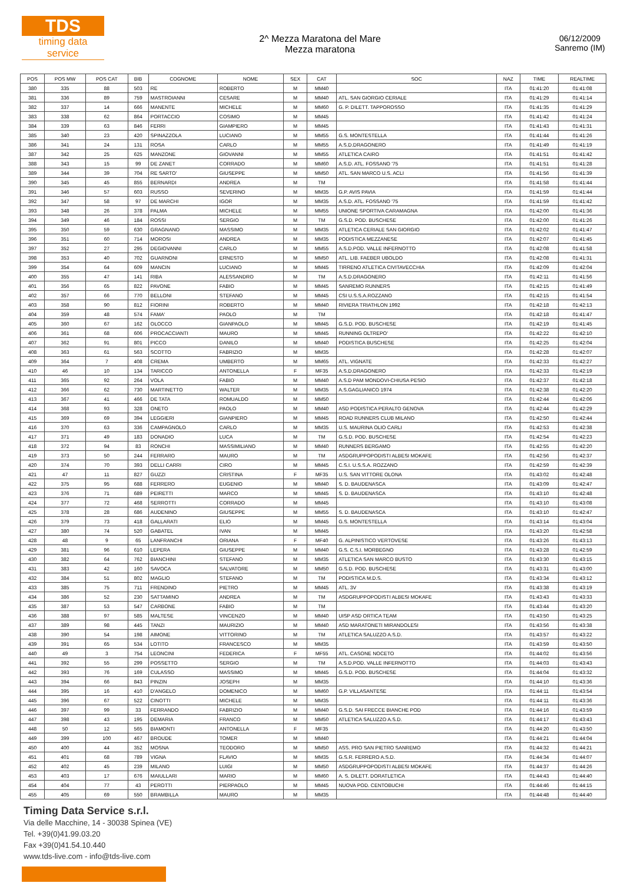TDS
timing data service
2^ Mezza Maratona del Mare
Mezza maratona
06/12/2009
Sanremo (IM)
| POS | POS MW | POS CAT | BIB | COGNOME | NOME | SEX | CAT | SOC | NAZ | TIME | REALTIME |
| --- | --- | --- | --- | --- | --- | --- | --- | --- | --- | --- | --- |
| 380 | 335 | 88 | 503 | RE | ROBERTO | M | MM40 | | ITA | 01:41:20 | 01:41:08 |
| 381 | 336 | 89 | 759 | MASTROIANNI | CESARE | M | MM40 | ATL. SAN GIORGIO CERIALE | ITA | 01:41:29 | 01:41:14 |
| 382 | 337 | 14 | 666 | MANENTE | MICHELE | M | MM60 | G. P. DILETT. TAPPOROSSO | ITA | 01:41:35 | 01:41:29 |
| 383 | 338 | 62 | 864 | PORTACCIO | COSIMO | M | MM45 | | ITA | 01:41:42 | 01:41:24 |
| 384 | 339 | 63 | 846 | FERRI | GIAMPIERO | M | MM45 | | ITA | 01:41:43 | 01:41:31 |
| 385 | 340 | 23 | 420 | SPINAZZOLA | LUCIANO | M | MM55 | G.S. MONTESTELLA | ITA | 01:41:44 | 01:41:26 |
| 386 | 341 | 24 | 131 | ROSA | CARLO | M | MM55 | A.S.D.DRAGONERO | ITA | 01:41:49 | 01:41:19 |
| 387 | 342 | 25 | 625 | MANZONE | GIOVANNI | M | MM55 | ATLETICA CAIRO | ITA | 01:41:51 | 01:41:42 |
| 388 | 343 | 15 | 99 | DE ZANET | CORRADO | M | MM60 | A.S.D. ATL. FOSSANO '75 | ITA | 01:41:51 | 01:41:28 |
| 389 | 344 | 39 | 704 | RE SARTO' | GIUSEPPE | M | MM50 | ATL. SAN MARCO U.S. ACLI | ITA | 01:41:56 | 01:41:39 |
| 390 | 345 | 45 | 855 | BERNARDI | ANDREA | M | TM | | ITA | 01:41:58 | 01:41:44 |
| 391 | 346 | 57 | 603 | RUSSO | SEVERINO | M | MM35 | G.P. AVIS PAVIA | ITA | 01:41:59 | 01:41:44 |
| 392 | 347 | 58 | 97 | DE MARCHI | IGOR | M | MM35 | A.S.D. ATL. FOSSANO '75 | ITA | 01:41:59 | 01:41:42 |
| 393 | 348 | 26 | 378 | PALMA | MICHELE | M | MM55 | UNIONE SPORTIVA CARAMAGNA | ITA | 01:42:00 | 01:41:36 |
| 394 | 349 | 46 | 184 | ROSSI | SERGIO | M | TM | G.S.D. POD. BUSCHESE | ITA | 01:42:00 | 01:41:26 |
| 395 | 350 | 59 | 630 | GRAGNANO | MASSIMO | M | MM35 | ATLETICA CERIALE SAN GIORGIO | ITA | 01:42:02 | 01:41:47 |
| 396 | 351 | 60 | 714 | MOROSI | ANDREA | M | MM35 | PODISTICA MEZZANESE | ITA | 01:42:07 | 01:41:45 |
| 397 | 352 | 27 | 295 | DEGIOVANNI | CARLO | M | MM55 | A.S.D.POD. VALLE INFERNOTTO | ITA | 01:42:08 | 01:41:58 |
| 398 | 353 | 40 | 702 | GUARNONI | ERNESTO | M | MM50 | ATL. LIB. FAEBER UBOLDO | ITA | 01:42:08 | 01:41:31 |
| 399 | 354 | 64 | 609 | MANCIN | LUCIANO | M | MM45 | TIRRENO ATLETICA CIVITAVECCHIA | ITA | 01:42:09 | 01:42:04 |
| 400 | 355 | 47 | 141 | RIBA | ALESSANDRO | M | TM | A.S.D.DRAGONERO | ITA | 01:42:11 | 01:41:56 |
| 401 | 356 | 65 | 822 | PAVONE | FABIO | M | MM45 | SANREMO RUNNERS | ITA | 01:42:15 | 01:41:49 |
| 402 | 357 | 66 | 770 | BELLONI | STEFANO | M | MM45 | CSI U.S.S.A.ROZZANO | ITA | 01:42:15 | 01:41:54 |
| 403 | 358 | 90 | 812 | FIORINI | ROBERTO | M | MM40 | RIVIERA TRIATHLON 1992 | ITA | 01:42:18 | 01:42:13 |
| 404 | 359 | 48 | 574 | FAMA' | PAOLO | M | TM | | ITA | 01:42:18 | 01:41:47 |
| 405 | 360 | 67 | 162 | OLOCCO | GIANPAOLO | M | MM45 | G.S.D. POD. BUSCHESE | ITA | 01:42:19 | 01:41:45 |
| 406 | 361 | 68 | 606 | PROCACCIANTI | MAURO | M | MM45 | RUNNING OLTREPO' | ITA | 01:42:22 | 01:42:10 |
| 407 | 362 | 91 | 801 | PICCO | DANILO | M | MM40 | PODISTICA BUSCHESE | ITA | 01:42:25 | 01:42:04 |
| 408 | 363 | 61 | 563 | SCOTTO | FABRIZIO | M | MM35 | | ITA | 01:42:28 | 01:42:07 |
| 409 | 364 | 7 | 408 | CREMA | UMBERTO | M | MM65 | ATL. VIGNATE | ITA | 01:42:33 | 01:42:27 |
| 410 | 46 | 10 | 134 | TARICCO | ANTONELLA | F | MF35 | A.S.D.DRAGONERO | ITA | 01:42:33 | 01:42:19 |
| 411 | 365 | 92 | 264 | VOLA | FABIO | M | MM40 | A.S.D PAM MONDOVI-CHIUSA PESIO | ITA | 01:42:37 | 01:42:18 |
| 412 | 366 | 62 | 730 | MARTINETTO | WALTER | M | MM35 | A.S.GAGLIANICO 1974 | ITA | 01:42:38 | 01:42:20 |
| 413 | 367 | 41 | 466 | DE TATA | ROMUALDO | M | MM50 | | ITA | 01:42:44 | 01:42:06 |
| 414 | 368 | 93 | 328 | ONETO | PAOLO | M | MM40 | ASD PODISTICA PERALTO GENOVA | ITA | 01:42:44 | 01:42:29 |
| 415 | 369 | 69 | 394 | LEGGIERI | GIANPIERO | M | MM45 | ROAD RUNNERS CLUB MILANO | ITA | 01:42:50 | 01:42:44 |
| 416 | 370 | 63 | 336 | CAMPAGNOLO | CARLO | M | MM35 | U.S. MAURINA OLIO CARLI | ITA | 01:42:53 | 01:42:38 |
| 417 | 371 | 49 | 183 | DONADIO | LUCA | M | TM | G.S.D. POD. BUSCHESE | ITA | 01:42:54 | 01:42:23 |
| 418 | 372 | 94 | 83 | RONCHI | MASSIMILIANO | M | MM40 | RUNNERS BERGAMO | ITA | 01:42:55 | 01:42:20 |
| 419 | 373 | 50 | 244 | FERRARO | MAURO | M | TM | ASDGRUPPOPODISTI ALBESI MOKAFE | ITA | 01:42:56 | 01:42:37 |
| 420 | 374 | 70 | 393 | DELLI CARRI | CIRO | M | MM45 | C.S.I. U.S.S.A. ROZZANO | ITA | 01:42:59 | 01:42:39 |
| 421 | 47 | 11 | 827 | GUZZI | CRISTINA | F | MF35 | U.S. SAN VITTORE OLONA | ITA | 01:43:02 | 01:42:48 |
| 422 | 375 | 95 | 688 | FERRERO | EUGENIO | M | MM40 | S. D. BAUDENASCA | ITA | 01:43:09 | 01:42:47 |
| 423 | 376 | 71 | 689 | PEIRETTI | MARCO | M | MM45 | S. D. BAUDENASCA | ITA | 01:43:10 | 01:42:48 |
| 424 | 377 | 72 | 468 | SERROTTI | CORRADO | M | MM45 | | ITA | 01:43:10 | 01:43:08 |
| 425 | 378 | 28 | 686 | AUDENINO | GIUSEPPE | M | MM55 | S. D. BAUDENASCA | ITA | 01:43:10 | 01:42:47 |
| 426 | 379 | 73 | 418 | GALLARATI | ELIO | M | MM45 | G.S. MONTESTELLA | ITA | 01:43:14 | 01:43:04 |
| 427 | 380 | 74 | 520 | GABATEL | IVAN | M | MM45 | | ITA | 01:43:20 | 01:42:58 |
| 428 | 48 | 9 | 65 | LANFRANCHI | ORIANA | F | MF40 | G. ALPINISTICO VERTOVESE | ITA | 01:43:26 | 01:43:13 |
| 429 | 381 | 96 | 610 | LEPERA | GIUSEPPE | M | MM40 | G.S. C.S.I. MORBEGNO | ITA | 01:43:28 | 01:42:59 |
| 430 | 382 | 64 | 762 | BIANCHINI | STEFANO | M | MM35 | ATLETICA SAN MARCO BUSTO | ITA | 01:43:30 | 01:43:15 |
| 431 | 383 | 42 | 160 | SAVOCA | SALVATORE | M | MM50 | G.S.D. POD. BUSCHESE | ITA | 01:43:31 | 01:43:00 |
| 432 | 384 | 51 | 802 | MAGLIO | STEFANO | M | TM | PODISTICA M.D.S. | ITA | 01:43:34 | 01:43:12 |
| 433 | 385 | 75 | 711 | FRENDINO | PIETRO | M | MM45 | ATL. 3V | ITA | 01:43:38 | 01:43:19 |
| 434 | 386 | 52 | 230 | SATTAMINO | ANDREA | M | TM | ASDGRUPPOPODISTI ALBESI MOKAFE | ITA | 01:43:43 | 01:43:33 |
| 435 | 387 | 53 | 547 | CARBONE | FABIO | M | TM | | ITA | 01:43:44 | 01:43:20 |
| 436 | 388 | 97 | 585 | MALTESE | VINCENZO | M | MM40 | UISP ASD ORTICA TEAM | ITA | 01:43:50 | 01:43:25 |
| 437 | 389 | 98 | 445 | TANZI | MAURIZIO | M | MM40 | ASD MARATONETI MIRANDOLESI | ITA | 01:43:56 | 01:43:38 |
| 438 | 390 | 54 | 198 | AIMONE | VITTORINO | M | TM | ATLETICA SALUZZO A.S.D. | ITA | 01:43:57 | 01:43:22 |
| 439 | 391 | 65 | 534 | LOTITO | FRANCESCO | M | MM35 | | ITA | 01:43:59 | 01:43:50 |
| 440 | 49 | 3 | 754 | LEONCINI | FEDERICA | F | MF55 | ATL. CASONE NOCETO | ITA | 01:44:02 | 01:43:56 |
| 441 | 392 | 55 | 299 | POSSETTO | SERGIO | M | TM | A.S.D.POD. VALLE INFERNOTTO | ITA | 01:44:03 | 01:43:43 |
| 442 | 393 | 76 | 169 | CULASSO | MASSIMO | M | MM45 | G.S.D. POD. BUSCHESE | ITA | 01:44:04 | 01:43:32 |
| 443 | 394 | 66 | 843 | PINZIN | JOSEPH | M | MM35 | | ITA | 01:44:10 | 01:43:36 |
| 444 | 395 | 16 | 410 | D'ANGELO | DOMENICO | M | MM60 | G.P. VILLASANTESE | ITA | 01:44:11 | 01:43:54 |
| 445 | 396 | 67 | 522 | CINOTTI | MICHELE | M | MM35 | | ITA | 01:44:11 | 01:43:36 |
| 446 | 397 | 99 | 33 | FERRANDO | FABRIZIO | M | MM40 | G.S.D. SAI FRECCE BIANCHE POD | ITA | 01:44:16 | 01:43:59 |
| 447 | 398 | 43 | 195 | DEMARIA | FRANCO | M | MM50 | ATLETICA SALUZZO A.S.D. | ITA | 01:44:17 | 01:43:43 |
| 448 | 50 | 12 | 565 | BIAMONTI | ANTONELLA | F | MF35 | | ITA | 01:44:20 | 01:43:50 |
| 449 | 399 | 100 | 467 | BROUDE | TOMER | M | MM40 | | ITA | 01:44:21 | 01:44:04 |
| 450 | 400 | 44 | 352 | MOSNA | TEODORO | M | MM50 | ASS. PRO SAN PIETRO SANREMO | ITA | 01:44:32 | 01:44:21 |
| 451 | 401 | 68 | 789 | VIGNA | FLAVIO | M | MM35 | G.S.R. FERRERO A.S.D. | ITA | 01:44:34 | 01:44:07 |
| 452 | 402 | 45 | 239 | MILANO | LUIGI | M | MM50 | ASDGRUPPOPODISTI ALBESI MOKAFE | ITA | 01:44:37 | 01:44:26 |
| 453 | 403 | 17 | 676 | MAIULLARI | MARIO | M | MM60 | A. S. DILETT. DORATLETICA | ITA | 01:44:43 | 01:44:40 |
| 454 | 404 | 77 | 43 | PEROTTI | PIERPAOLO | M | MM45 | NUOVA POD. CENTOBUCHI | ITA | 01:44:46 | 01:44:15 |
| 455 | 405 | 69 | 550 | BRAMBILLA | MAURO | M | MM35 | | ITA | 01:44:48 | 01:44:40 |
Timing Data Service s.r.l.
Via delle Macchine, 14 - 30038 Spinea (VE)
Tel. +39(0)41.99.03.20
Fax +39(0)41.54.10.440
www.tds-live.com - info@tds-live.com